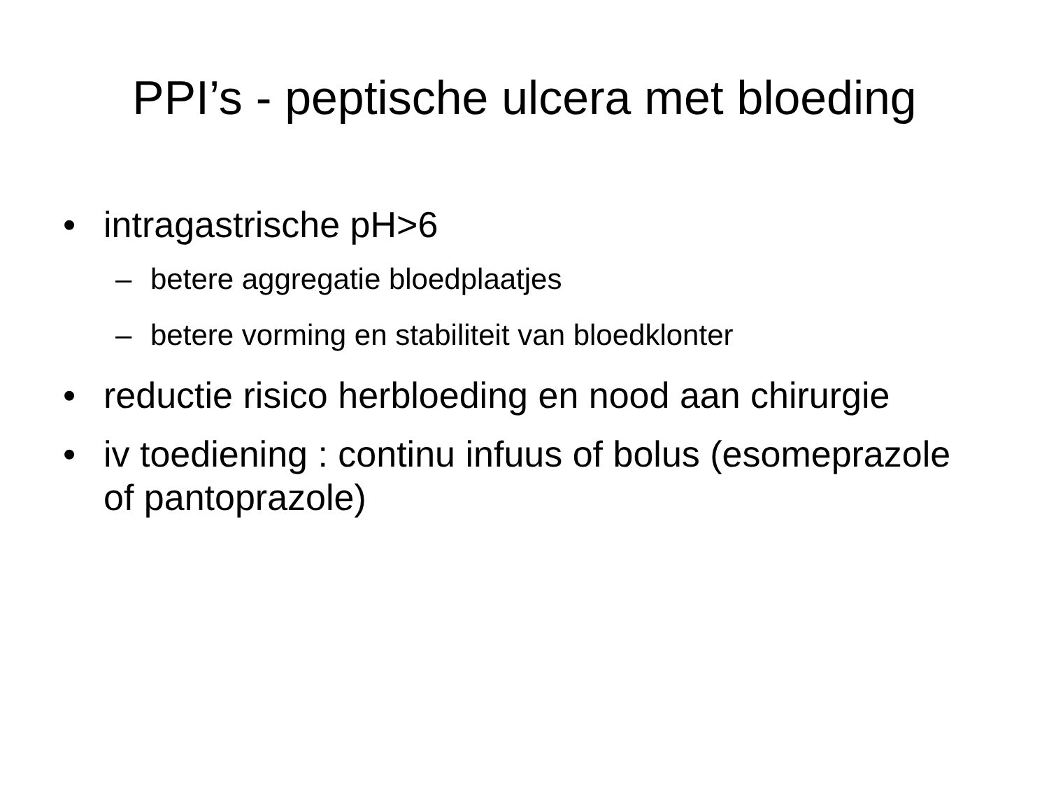PPI’s - peptische ulcera met bloeding
• intragastrische pH>6
– betere aggregatie bloedplaatjes
– betere vorming en stabiliteit van bloedklonter
• reductie risico herbloeding en nood aan chirurgie
• iv toediening : continu infuus of bolus (esomeprazole of pantoprazole)